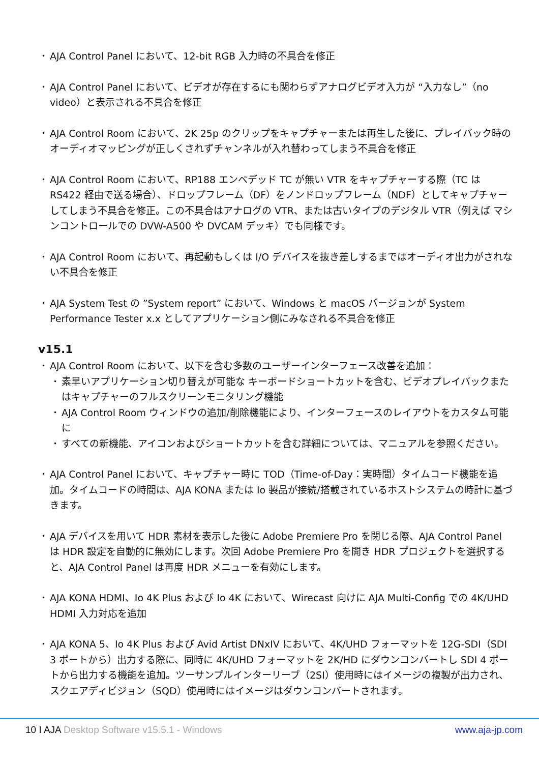AJA Control Panel において、12-bit RGB 入力時の不具合を修正
AJA Control Panel において、ビデオが存在するにも関わらずアナログビデオ入力が “入力なし”（no video）と表示される不具合を修正
AJA Control Room において、2K 25p のクリップをキャプチャーまたは再生した後に、プレイバック時のオーディオマッピングが正しくされずチャンネルが入れ替わってしまう不具合を修正
AJA Control Room において、RP188 エンベデッド TC が無い VTR をキャプチャーする際（TC は RS422 経由で送る場合）、ドロップフレーム（DF）をノンドロップフレーム（NDF）としてキャプチャーしてしまう不具合を修正。この不具合はアナログの VTR、または古いタイプのデジタル VTR（例えば マシンコントロールでの DVW-A500 や DVCAM デッキ）でも同様です。
AJA Control Room において、再起動もしくは I/O デバイスを抜き差しするまではオーディオ出力がされない不具合を修正
AJA System Test の ”System report” において、Windows と macOS バージョンが System Performance Tester x.x としてアプリケーション側にみなされる不具合を修正
v15.1
AJA Control Room において、以下を含む多数のユーザーインターフェース改善を追加：
素早いアプリケーション切り替えが可能な キーボードショートカットを含む、ビデオプレイバックまたはキャプチャーのフルスクリーンモニタリング機能
AJA Control Room ウィンドウの追加/削除機能により、インターフェースのレイアウトをカスタム可能に
すべての新機能、アイコンおよびショートカットを含む詳細については、マニュアルを参照ください。
AJA Control Panel において、キャプチャー時に TOD（Time-of-Day：実時間）タイムコード機能を追加。タイムコードの時間は、AJA KONA または Io 製品が接続/搭載されているホストシステムの時計に基づきます。
AJA デバイスを用いて HDR 素材を表示した後に Adobe Premiere Pro を閉じる際、AJA Control Panel は HDR 設定を自動的に無効にします。次回 Adobe Premiere Pro を開き HDR プロジェクトを選択すると、AJA Control Panel は再度 HDR メニューを有効にします。
AJA KONA HDMI、Io 4K Plus および Io 4K において、Wirecast 向けに AJA Multi-Config での 4K/UHD HDMI 入力対応を追加
AJA KONA 5、Io 4K Plus および Avid Artist DNxIV において、4K/UHD フォーマットを 12G-SDI（SDI 3 ポートから）出力する際に、同時に 4K/UHD フォーマットを 2K/HD にダウンコンバートし SDI 4 ポートから出力する機能を追加。ツーサンプルインターリーブ（2SI）使用時にはイメージの複製が出力され、スクエアディビジョン（SQD）使用時にはイメージはダウンコンバートされます。
10 I AJA Desktop Software v15.5.1 - Windows www.aja-jp.com